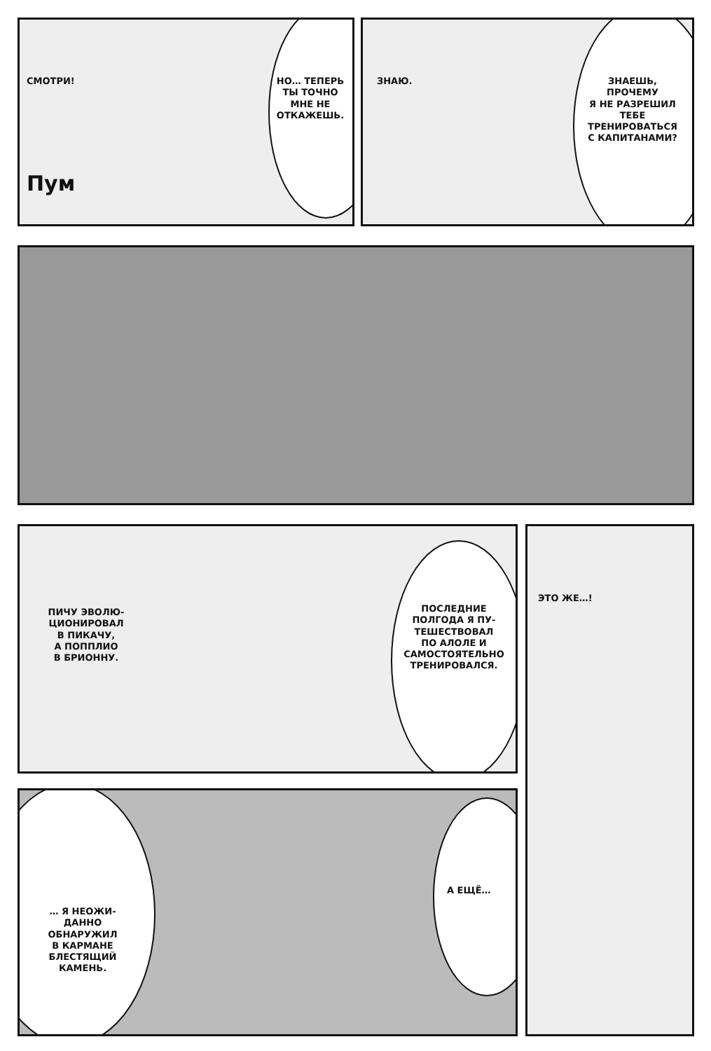СМОТРИ!
НО… ТЕПЕРЬ
ТЫ ТОЧНО
МНЕ НЕ
ОТКАЖЕШЬ.
Пум
ЗНАЮ.
ЗНАЕШЬ,
ПРОЧЕМУ
Я НЕ РАЗРЕШИЛ
ТЕБЕ
ТРЕНИРОВАТЬСЯ
С КАПИТАНАМИ?
ПИЧУ ЭВОЛЮ-
ЦИОНИРОВАЛ
В ПИКАЧУ,
А ПОППЛИО
В БРИОННУ.
ПОСЛЕДНИЕ
ПОЛГОДА Я ПУ-
ТЕШЕСТВОВАЛ
ПО АЛОЛЕ И
САМОСТОЯТЕЛЬНО
ТРЕНИРОВАЛСЯ.
ЭТО ЖЕ…!
… Я НЕОЖИ-
ДАННО
ОБНАРУЖИЛ
В КАРМАНЕ
БЛЕСТЯЩИЙ
КАМЕНЬ.
А ЕЩЁ…